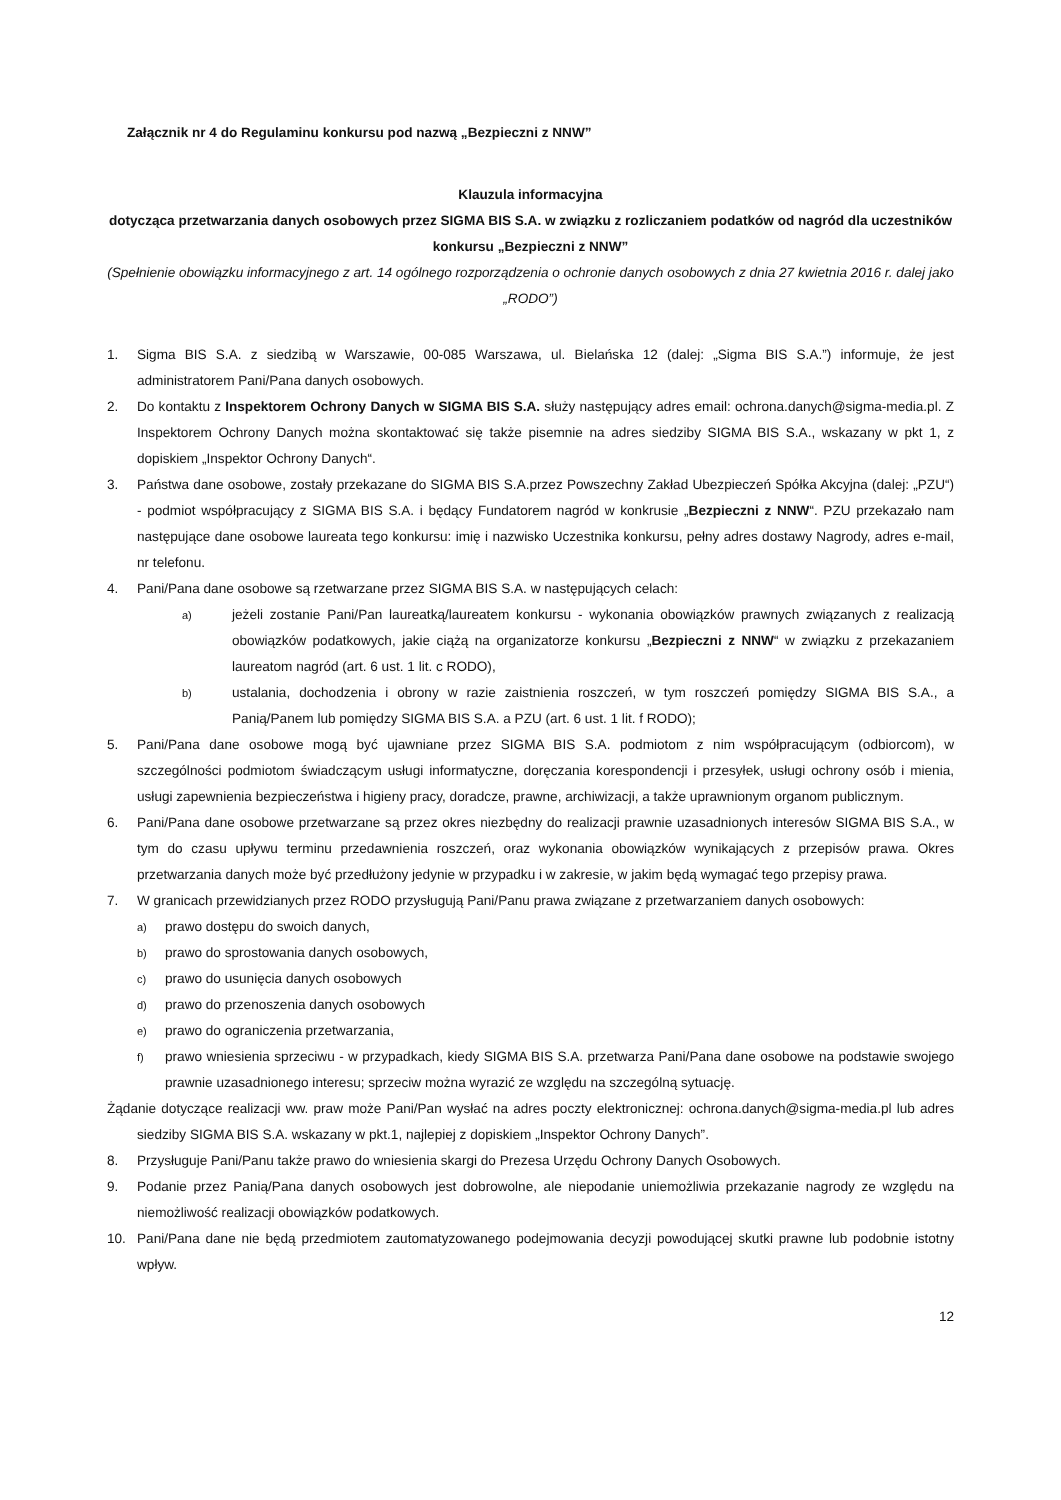Załącznik nr 4 do Regulaminu konkursu pod nazwą „Bezpieczni z NNW”
Klauzula informacyjna
dotycząca przetwarzania danych osobowych przez SIGMA BIS S.A. w związku z rozliczaniem podatków od nagród dla uczestników konkursu „Bezpieczni z NNW”
(Spełnienie obowiązku informacyjnego z art. 14 ogólnego rozporządzenia o ochronie danych osobowych z dnia 27 kwietnia 2016 r. dalej jako „RODO”)
1. Sigma BIS S.A. z siedzibą w Warszawie, 00-085 Warszawa, ul. Bielańska 12 (dalej: „Sigma BIS S.A.”) informuje, że jest administratorem Pani/Pana danych osobowych.
2. Do kontaktu z Inspektorem Ochrony Danych w SIGMA BIS S.A. służy następujący adres email: ochrona.danych@sigma-media.pl. Z Inspektorem Ochrony Danych można skontaktować się także pisemnie na adres siedziby SIGMA BIS S.A., wskazany w pkt 1, z dopiskiem „Inspektor Ochrony Danych“.
3. Państwa dane osobowe, zostały przekazane do SIGMA BIS S.A.przez Powszechny Zakład Ubezpieczeń Spółka Akcyjna (dalej: „PZU“) - podmiot współpracujący z SIGMA BIS S.A. i będący Fundatorem nagród w konkrusie „Bezpieczni z NNW“. PZU przekazało nam następujące dane osobowe laureata tego konkursu: imię i nazwisko Uczestnika konkursu, pełny adres dostawy Nagrody, adres e-mail, nr telefonu.
4. Pani/Pana dane osobowe są rzetwarzane przez SIGMA BIS S.A. w następujących celach:
a) jeżeli zostanie Pani/Pan laureatką/laureatem konkursu - wykonania obowiązków prawnych związanych z realizacją obowiązków podatkowych, jakie ciążą na organizatorze konkursu „Bezpieczni z NNW“ w związku z przekazaniem laureatom nagród (art. 6 ust. 1 lit. c RODO),
b) ustalania, dochodzenia i obrony w razie zaistnienia roszczeń, w tym roszczeń pomiędzy SIGMA BIS S.A., a Panią/Panem lub pomiędzy SIGMA BIS S.A. a PZU (art. 6 ust. 1 lit. f RODO);
5. Pani/Pana dane osobowe mogą być ujawniane przez SIGMA BIS S.A. podmiotom z nim współpracującym (odbiorcom), w szczególności podmiotom świadczącym usługi informatyczne, doręczania korespondencji i przesyłek, usługi ochrony osób i mienia, usługi zapewnienia bezpieczeństwa i higieny pracy, doradcze, prawne, archiwizacji, a także uprawnionym organom publicznym.
6. Pani/Pana dane osobowe przetwarzane są przez okres niezbędny do realizacji prawnie uzasadnionych interesów SIGMA BIS S.A., w tym do czasu upływu terminu przedawnienia roszczeń, oraz wykonania obowiązków wynikających z przepisów prawa. Okres przetwarzania danych może być przedłużony jedynie w przypadku i w zakresie, w jakim będą wymagać tego przepisy prawa.
7. W granicach przewidzianych przez RODO przysługują Pani/Panu prawa związane z przetwarzaniem danych osobowych:
a) prawo dostępu do swoich danych,
b) prawo do sprostowania danych osobowych,
c) prawo do usunięcia danych osobowych
d) prawo do przenoszenia danych osobowych
e) prawo do ograniczenia przetwarzania,
f) prawo wniesienia sprzeciwu - w przypadkach, kiedy SIGMA BIS S.A. przetwarza Pani/Pana dane osobowe na podstawie swojego prawnie uzasadnionego interesu; sprzeciw można wyrazić ze względu na szczególną sytuację.
Żądanie dotyczące realizacji ww. praw może Pani/Pan wysłać na adres poczty elektronicznej: ochrona.danych@sigma-media.pl lub adres siedziby SIGMA BIS S.A. wskazany w pkt.1, najlepiej z dopiskiem „Inspektor Ochrony Danych”.
8. Przysługuje Pani/Panu także prawo do wniesienia skargi do Prezesa Urzędu Ochrony Danych Osobowych.
9. Podanie przez Panią/Pana danych osobowych jest dobrowolne, ale niepodanie uniemożliwia przekazanie nagrody ze względu na niemożliwość realizacji obowiązków podatkowych.
10. Pani/Pana dane nie będą przedmiotem zautomatyzowanego podejmowania decyzji powodującej skutki prawne lub podobnie istotny wpływ.
12